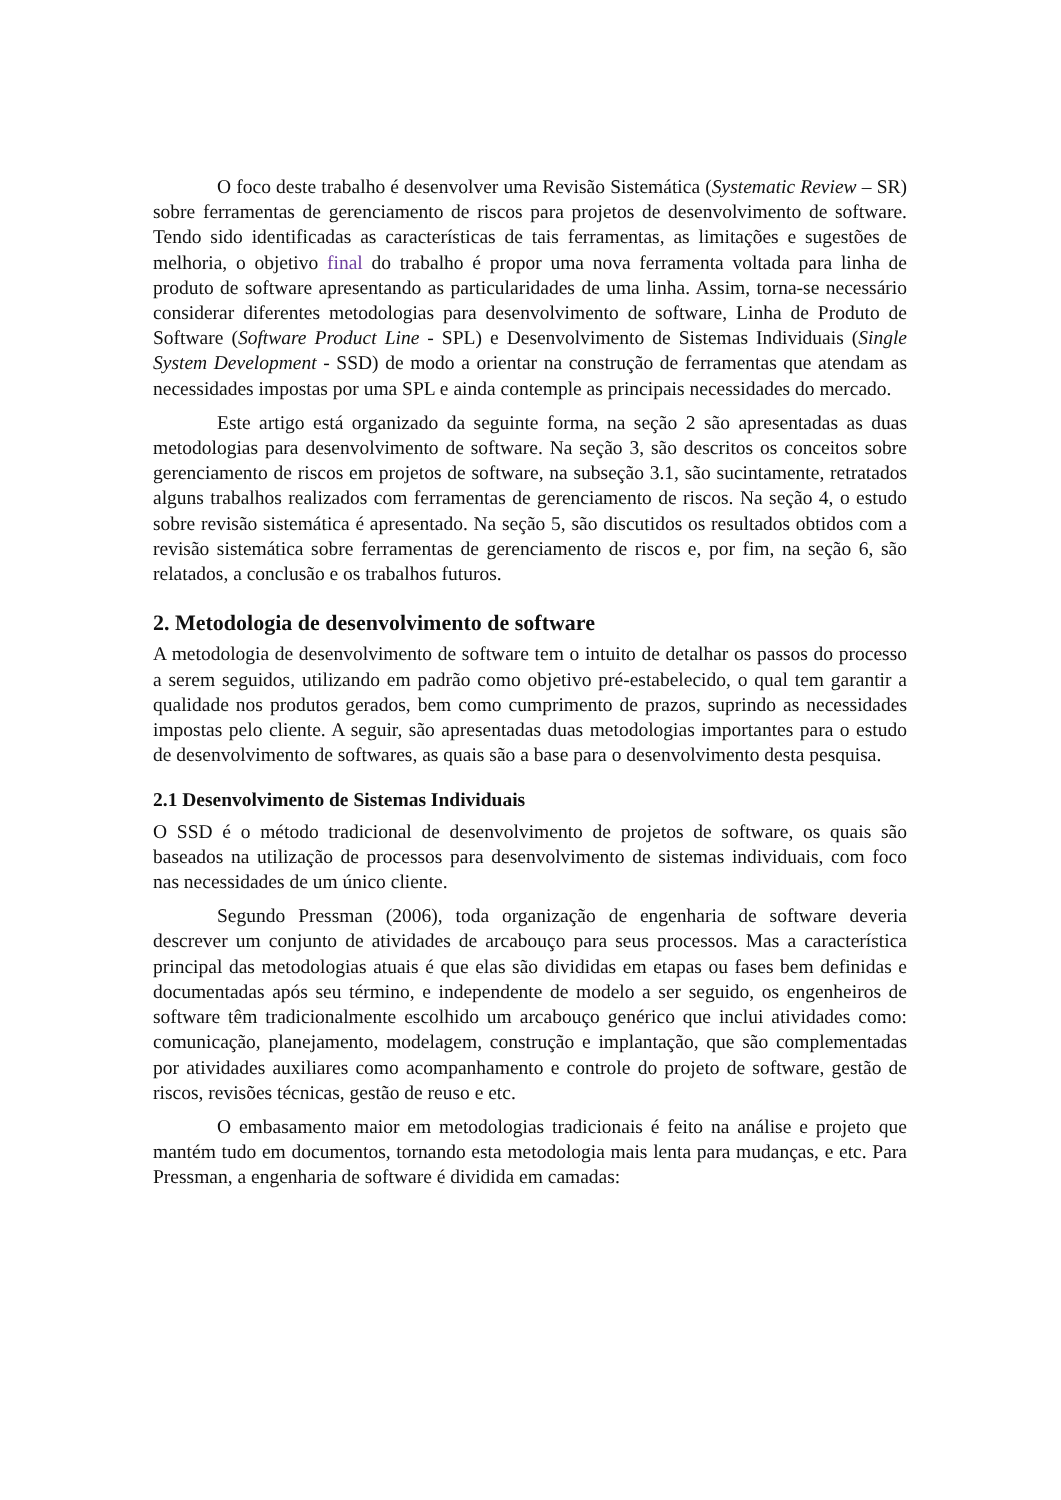O foco deste trabalho é desenvolver uma Revisão Sistemática (Systematic Review – SR) sobre ferramentas de gerenciamento de riscos para projetos de desenvolvimento de software. Tendo sido identificadas as características de tais ferramentas, as limitações e sugestões de melhoria, o objetivo final do trabalho é propor uma nova ferramenta voltada para linha de produto de software apresentando as particularidades de uma linha. Assim, torna-se necessário considerar diferentes metodologias para desenvolvimento de software, Linha de Produto de Software (Software Product Line - SPL) e Desenvolvimento de Sistemas Individuais (Single System Development - SSD) de modo a orientar na construção de ferramentas que atendam as necessidades impostas por uma SPL e ainda contemple as principais necessidades do mercado.
Este artigo está organizado da seguinte forma, na seção 2 são apresentadas as duas metodologias para desenvolvimento de software. Na seção 3, são descritos os conceitos sobre gerenciamento de riscos em projetos de software, na subseção 3.1, são sucintamente, retratados alguns trabalhos realizados com ferramentas de gerenciamento de riscos. Na seção 4, o estudo sobre revisão sistemática é apresentado. Na seção 5, são discutidos os resultados obtidos com a revisão sistemática sobre ferramentas de gerenciamento de riscos e, por fim, na seção 6, são relatados, a conclusão e os trabalhos futuros.
2. Metodologia de desenvolvimento de software
A metodologia de desenvolvimento de software tem o intuito de detalhar os passos do processo a serem seguidos, utilizando em padrão como objetivo pré-estabelecido, o qual tem garantir a qualidade nos produtos gerados, bem como cumprimento de prazos, suprindo as necessidades impostas pelo cliente. A seguir, são apresentadas duas metodologias importantes para o estudo de desenvolvimento de softwares, as quais são a base para o desenvolvimento desta pesquisa.
2.1 Desenvolvimento de Sistemas Individuais
O SSD é o método tradicional de desenvolvimento de projetos de software, os quais são baseados na utilização de processos para desenvolvimento de sistemas individuais, com foco nas necessidades de um único cliente.
Segundo Pressman (2006), toda organização de engenharia de software deveria descrever um conjunto de atividades de arcabouço para seus processos. Mas a característica principal das metodologias atuais é que elas são divididas em etapas ou fases bem definidas e documentadas após seu término, e independente de modelo a ser seguido, os engenheiros de software têm tradicionalmente escolhido um arcabouço genérico que inclui atividades como: comunicação, planejamento, modelagem, construção e implantação, que são complementadas por atividades auxiliares como acompanhamento e controle do projeto de software, gestão de riscos, revisões técnicas, gestão de reuso e etc.
O embasamento maior em metodologias tradicionais é feito na análise e projeto que mantém tudo em documentos, tornando esta metodologia mais lenta para mudanças, e etc. Para Pressman, a engenharia de software é dividida em camadas: